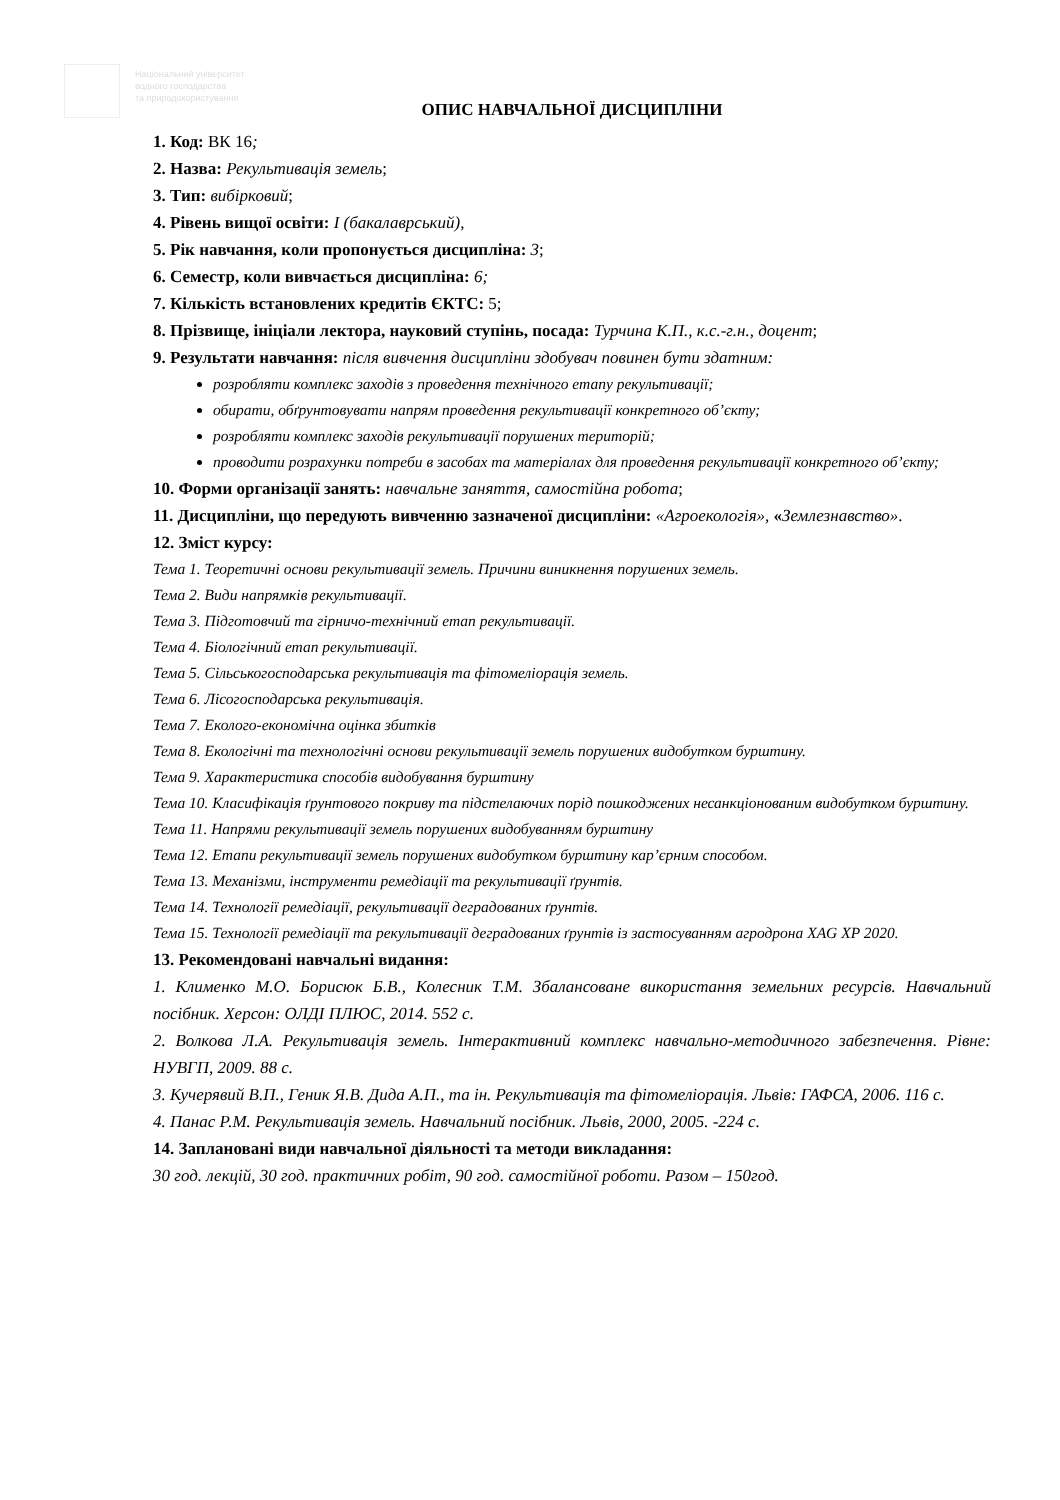Національний університет
водного господарства
та природокористування
ОПИС НАВЧАЛЬНОЇ ДИСЦИПЛІНИ
1. Код: ВК 16;
2. Назва: Рекультивація земель;
3. Тип: вибірковий;
4. Рівень вищої освіти: І (бакалаврський),
5. Рік навчання, коли пропонується дисципліна: 3;
6. Семестр, коли вивчається дисципліна: 6;
7. Кількість встановлених кредитів ЄКТС: 5;
8. Прізвище, ініціали лектора, науковий ступінь, посада: Турчина К.П., к.с.-г.н., доцент;
9. Результати навчання: після вивчення дисципліни здобувач повинен бути здатним:
розробляти комплекс заходів з проведення технічного етапу рекультивації;
обирати, обґрунтовувати напрям проведення рекультивації конкретного об’єкту;
розробляти комплекс заходів рекультивації порушених територій;
проводити розрахунки потреби в засобах та матеріалах для проведення рекультивації конкретного об’єкту;
10. Форми організації занять: навчальне заняття, самостійна робота;
11. Дисципліни, що передують вивченню зазначеної дисципліни: «Агроекологія», «Землезнавство».
12. Зміст курсу:
Тема 1. Теоретичні основи рекультивації земель. Причини виникнення порушених земель.
Тема 2. Види напрямків рекультивації.
Тема 3. Підготовчий та гірничо-технічний етап рекультивації.
Тема 4. Біологічний етап рекультивації.
Тема 5. Сільськогосподарська рекультивація та фітомеліорація земель.
Тема 6. Лісогосподарська рекультивація.
Тема 7. Еколого-економічна оцінка збитків
Тема 8. Екологічні та технологічні основи рекультивації земель порушених видобутком бурштину.
Тема 9. Характеристика способів видобування бурштину
Тема 10. Класифікація ґрунтового покриву та підстелаючих порід пошкоджених несанкціонованим видобутком бурштину.
Тема 11. Напрями рекультивації земель порушених видобуванням бурштину
Тема 12. Етапи рекультивації земель порушених видобутком бурштину кар’єрним способом.
Тема 13. Механізми, інструменти ремедіації та рекультивації ґрунтів.
Тема 14. Технології ремедіації, рекультивації деградованих ґрунтів.
Тема 15. Технології ремедіації та рекультивації деградованих ґрунтів із застосуванням агродрона XAG XP 2020.
13. Рекомендовані навчальні видання:
1. Клименко М.О. Борисюк Б.В., Колесник Т.М. Збалансоване використання земельних ресурсів. Навчальний посібник. Херсон: ОЛДІ ПЛЮС, 2014. 552 с.
2. Волкова Л.А. Рекультивація земель. Інтерактивний комплекс навчально-методичного забезпечення. Рівне: НУВГП, 2009. 88 с.
3. Кучерявий В.П., Геник Я.В. Дида А.П., та ін. Рекультивація та фітомеліорація. Львів: ГАФСА, 2006. 116 с.
4. Панас Р.М. Рекультивація земель. Навчальний посібник. Львів, 2000, 2005. -224 с.
14. Заплановані види навчальної діяльності та методи викладання:
30 год. лекцій, 30 год. практичних робіт, 90 год. самостійної роботи. Разом – 150год.